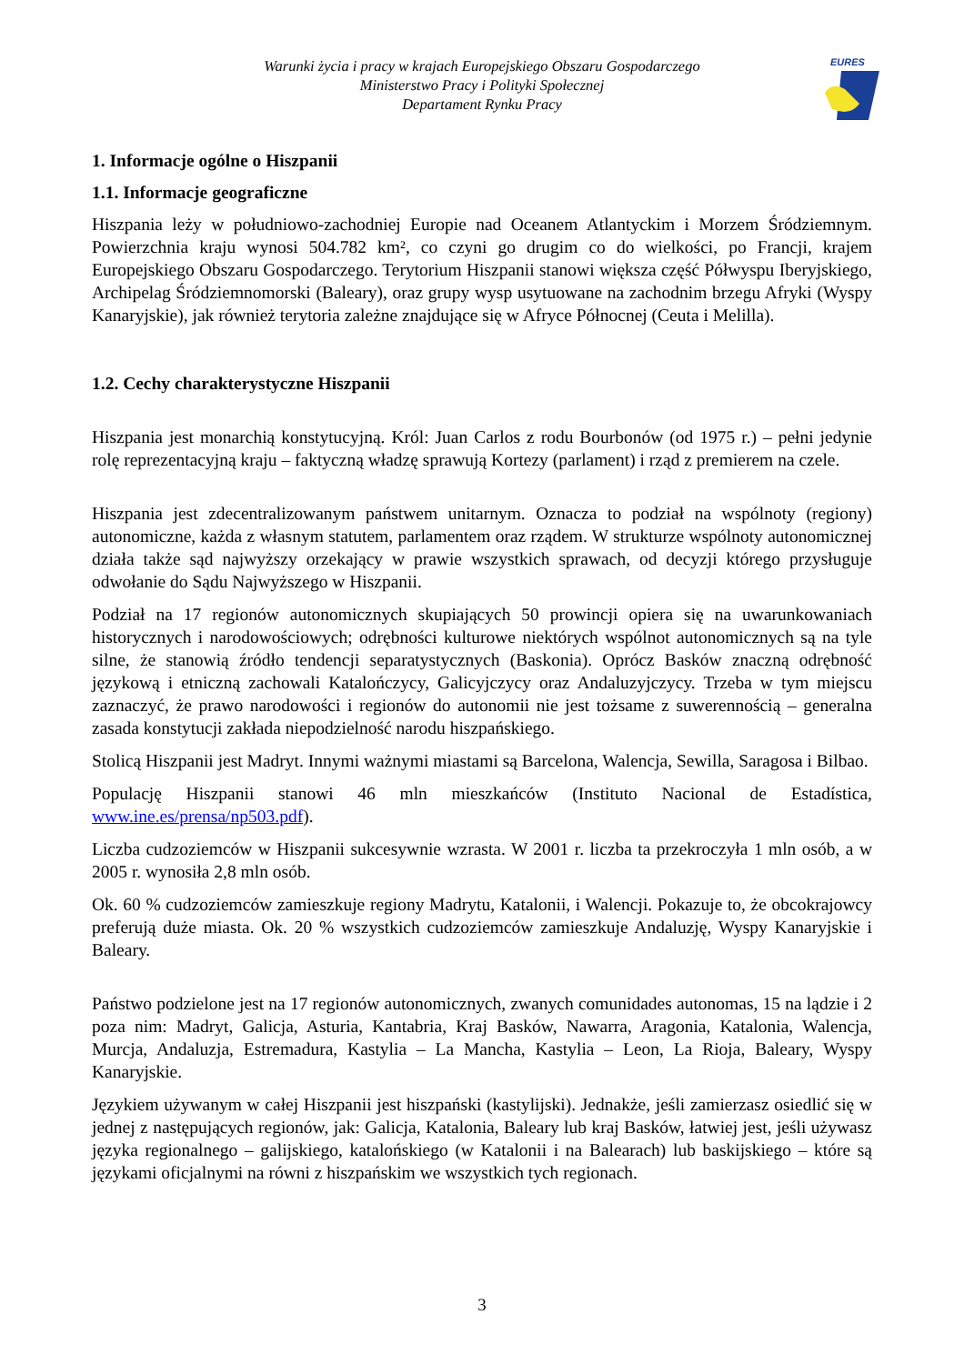Warunki życia i pracy w krajach Europejskiego Obszaru Gospodarczego
Ministerstwo Pracy i Polityki Społecznej
Departament Rynku Pracy
EURES
1. Informacje ogólne o Hiszpanii
1.1. Informacje geograficzne
Hiszpania leży w południowo-zachodniej Europie nad Oceanem Atlantyckim i Morzem Śródziemnym. Powierzchnia kraju wynosi 504.782 km², co czyni go drugim co do wielkości, po Francji, krajem Europejskiego Obszaru Gospodarczego. Terytorium Hiszpanii stanowi większa część Półwyspu Iberyjskiego, Archipelag Śródziemnomorski (Baleary), oraz grupy wysp usytuowane na zachodnim brzegu Afryki (Wyspy Kanaryjskie), jak również terytoria zależne znajdujące się w Afryce Północnej (Ceuta i Melilla).
1.2. Cechy charakterystyczne Hiszpanii
Hiszpania jest monarchią konstytucyjną. Król: Juan Carlos z rodu Bourbonów (od 1975 r.) – pełni jedynie rolę reprezentacyjną kraju – faktyczną władzę sprawują Kortezy (parlament) i rząd z premierem na czele.
Hiszpania jest zdecentralizowanym państwem unitarnym. Oznacza to podział na wspólnoty (regiony) autonomiczne, każda z własnym statutem, parlamentem oraz rządem. W strukturze wspólnoty autonomicznej działa także sąd najwyższy orzekający w prawie wszystkich sprawach, od decyzji którego przysługuje odwołanie do Sądu Najwyższego w Hiszpanii.
Podział na 17 regionów autonomicznych skupiających 50 prowincji opiera się na uwarunkowaniach historycznych i narodowościowych; odrębności kulturowe niektórych wspólnot autonomicznych są na tyle silne, że stanowią źródło tendencji separatystycznych (Baskonia). Oprócz Basków znaczną odrębność językową i etniczną zachowali Katalończycy, Galicyjczycy oraz Andaluzyjczycy. Trzeba w tym miejscu zaznaczyć, że prawo narodowości i regionów do autonomii nie jest tożsame z suwerennością – generalna zasada konstytucji zakłada niepodzielność narodu hiszpańskiego.
Stolicą Hiszpanii jest Madryt. Innymi ważnymi miastami są Barcelona, Walencja, Sewilla, Saragosa i Bilbao.
Populację Hiszpanii stanowi 46 mln mieszkańców (Instituto Nacional de Estadística, www.ine.es/prensa/np503.pdf).
Liczba cudzoziemców w Hiszpanii sukcesywnie wzrasta. W 2001 r. liczba ta przekroczyła 1 mln osób, a w 2005 r. wynosiła 2,8 mln osób.
Ok. 60 % cudzoziemców zamieszkuje regiony Madrytu, Katalonii, i Walencji. Pokazuje to, że obcokrajowcy preferują duże miasta. Ok. 20 % wszystkich cudzoziemców zamieszkuje Andaluzję, Wyspy Kanaryjskie i Baleary.
Państwo podzielone jest na 17 regionów autonomicznych, zwanych comunidades autonomas, 15 na lądzie i 2 poza nim: Madryt, Galicja, Asturia, Kantabria, Kraj Basków, Nawarra, Aragonia, Katalonia, Walencja, Murcja, Andaluzja, Estremadura, Kastylia – La Mancha, Kastylia – Leon, La Rioja, Baleary, Wyspy Kanaryjskie.
Językiem używanym w całej Hiszpanii jest hiszpański (kastylijski). Jednakże, jeśli zamierzasz osiedlić się w jednej z następujących regionów, jak: Galicja, Katalonia, Baleary lub kraj Basków, łatwiej jest, jeśli używasz języka regionalnego – galijskiego, katalońskiego (w Katalonii i na Balearach) lub baskijskiego – które są językami oficjalnymi na równi z hiszpańskim we wszystkich tych regionach.
3